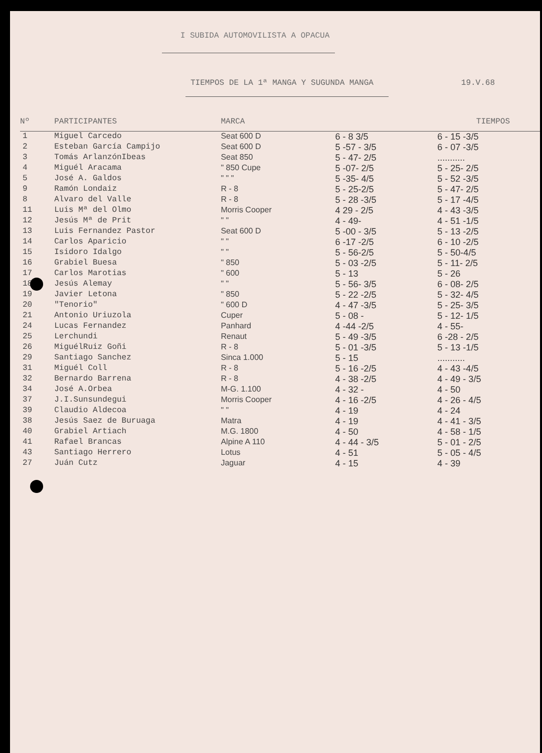I SUBIDA AUTOMOVILISTA A OPACUA
TIEMPOS DE LA 1ª MANGA Y SUGUNDA MANGA 19.V.68
| Nº | PARTICIPANTES | MARCA | TIEMPOS | |
| --- | --- | --- | --- | --- |
| 1 | Miguel Carcedo | Seat 600 D | 6 - 8 3/5 | 6 - 15 -3/5 |
| 2 | Esteban García Campijo | Seat 600 D | 5 -57 - 3/5 | 6 - 07 -3/5 |
| 3 | Tomás ArlanzónIbeas | Seat 850 | 5 - 47- 2/5 | ........... |
| 4 | Miguél Aracama | " 850 Cupe | 5 -07- 2/5 | 5 - 25- 2/5 |
| 5 | José A. Galdos | " " " | 5 -35- 4/5 | 5 - 52 -3/5 |
| 9 | Ramón Londaiz | R - 8 | 5 - 25-2/5 | 5 - 47- 2/5 |
| 8 | Alvaro del Valle | R - 8 | 5 - 28 -3/5 | 5 - 17 -4/5 |
| 11 | Luis Mª del Olmo | Morris Cooper | 4 29 - 2/5 | 4 - 43 -3/5 |
| 12 | Jesús Mª de Prit | " " | 4 - 49- | 4 - 51 -1/5 |
| 13 | Luis Fernandez Pastor | Seat 600 D | 5 -00 - 3/5 | 5 - 13 -2/5 |
| 14 | Carlos Aparicio | " " | 6 -17 -2/5 | 6 - 10 -2/5 |
| 15 | Isidoro Idalgo | " " | 5 - 56-2/5 | 5 - 50-4/5 |
| 16 | Grabiel Buesa | " 850 | 5 - 03 -2/5 | 5 - 11- 2/5 |
| 17 | Carlos Marotias | " 600 | 5 - 13 | 5 - 26 |
| 18 | Jesús Alemay | " " | 5 - 56- 3/5 | 6 - 08- 2/5 |
| 19 | Javier Letona | " 850 | 5 - 22 -2/5 | 5 - 32- 4/5 |
| 20 | "Tenorio" | " 600 D | 4 - 47 -3/5 | 5 - 25- 3/5 |
| 21 | Antonio Uriuzola | Cuper | 5 - 08 - | 5 - 12- 1/5 |
| 24 | Lucas Fernandez | Panhard | 4 -44 -2/5 | 4 - 55- |
| 25 | Lerchundi | Renaut | 5 - 49 -3/5 | 6 -28 - 2/5 |
| 26 | MiguélRuiz Goñi | R - 8 | 5 - 01 -3/5 | 5 - 13 -1/5 |
| 29 | Santiago Sanchez | Sinca 1.000 | 5 - 15 | ........... |
| 31 | Miguél Coll | R - 8 | 5 - 16 -2/5 | 4 - 43 -4/5 |
| 32 | Bernardo Barrena | R - 8 | 4 - 38 -2/5 | 4 - 49 - 3/5 |
| 34 | José A.Orbea | M-G. 1.100 | 4 - 32 - | 4 - 50 |
| 37 | J.I.Sunsundegui | Morris Cooper | 4 - 16 -2/5 | 4 - 26 - 4/5 |
| 39 | Claudio Aldecoa | " " | 4 - 19 | 4 - 24 |
| 38 | Jesús Saez de Buruaga | Matra | 4 - 19 | 4 - 41 - 3/5 |
| 40 | Grabiel Artiach | M.G. 1800 | 4 - 50 | 4 - 58 - 1/5 |
| 41 | Rafael Brancas | Alpine A 110 | 4 - 44 - 3/5 | 5 - 01 - 2/5 |
| 43 | Santiago Herrero | Lotus | 4 - 51 | 5 - 05 - 4/5 |
| 27 | Juán Cutz | Jaguar | 4 - 15 | 4 - 39 |